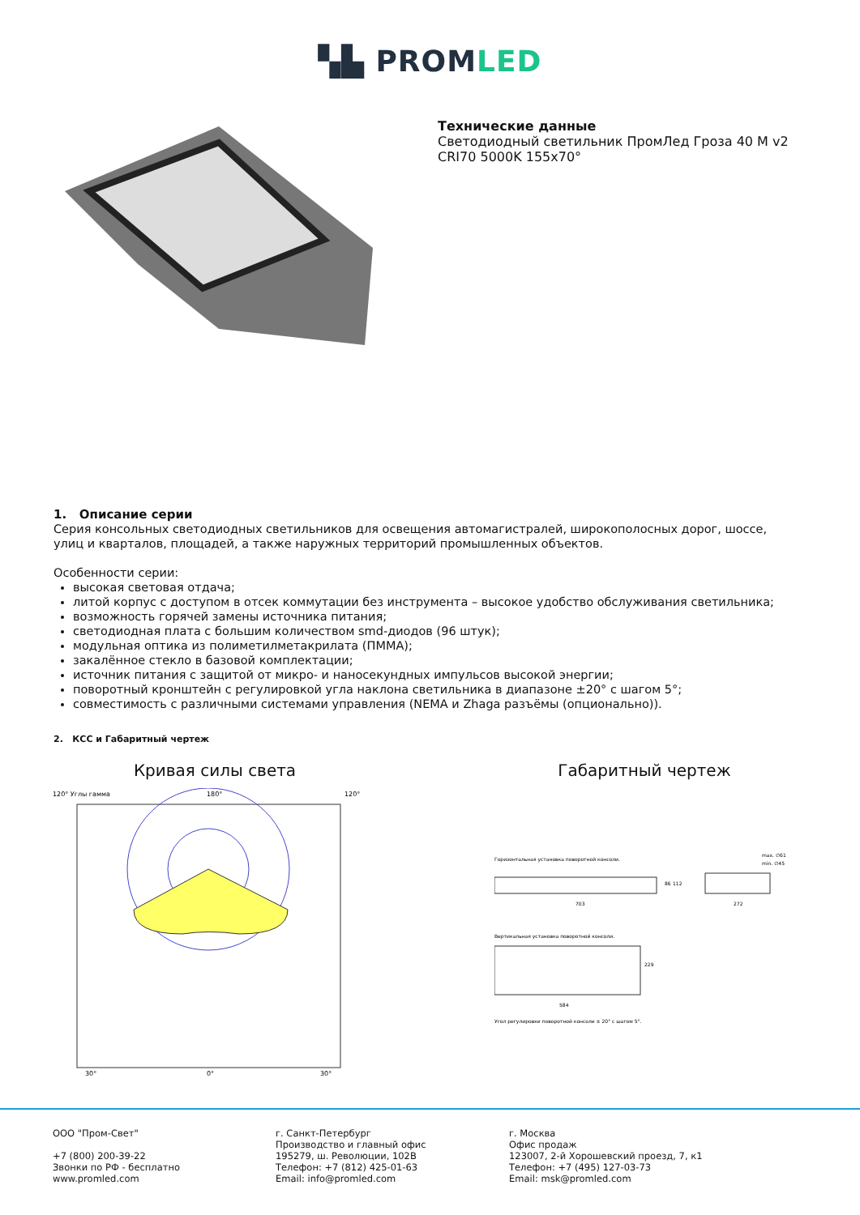▚▙ PROMLED
Технические данные
Светодиодный светильник ПромЛед Гроза 40 M v2
CRI70 5000K 155x70°
1. Описание серии
Серия консольных светодиодных светильников для освещения автомагистралей, широкополосных дорог, шоссе, улиц и кварталов, площадей, а также наружных территорий промышленных объектов.
Особенности серии:
высокая световая отдача;
литой корпус с доступом в отсек коммутации без инструмента – высокое удобство обслуживания светильника;
возможность горячей замены источника питания;
светодиодная плата с большим количеством smd-диодов (96 штук);
модульная оптика из полиметилметакрилата (ПММА);
закалённое стекло в базовой комплектации;
источник питания с защитой от микро- и наносекундных импульсов высокой энергии;
поворотный кронштейн с регулировкой угла наклона светильника в диапазоне ±20° с шагом 5°;
совместимость с различными системами управления (NEMA и Zhaga разъёмы (опционально)).
2. КСС и Габаритный чертеж
Кривая силы света
120° Углы гамма
180°
120°
0°
30°
30°
Габаритный чертеж
Горизонтальная установка поворотной консоли.
max. ∅61
min. ∅45
703
86
112
272
Вертикальная установка поворотной консоли.
584
229
Угол регулировки поворотной консоли ± 20° с шагом 5°.
ООО "Пром-Свет"
+7 (800) 200-39-22
Звонки по РФ - бесплатно
www.promled.com
г. Санкт-Петербург
Производство и главный офис
195279, ш. Революции, 102В
Телефон: +7 (812) 425-01-63
Email: info@promled.com
г. Москва
Офис продаж
123007, 2-й Хорошевский проезд, 7, к1
Телефон: +7 (495) 127-03-73
Email: msk@promled.com